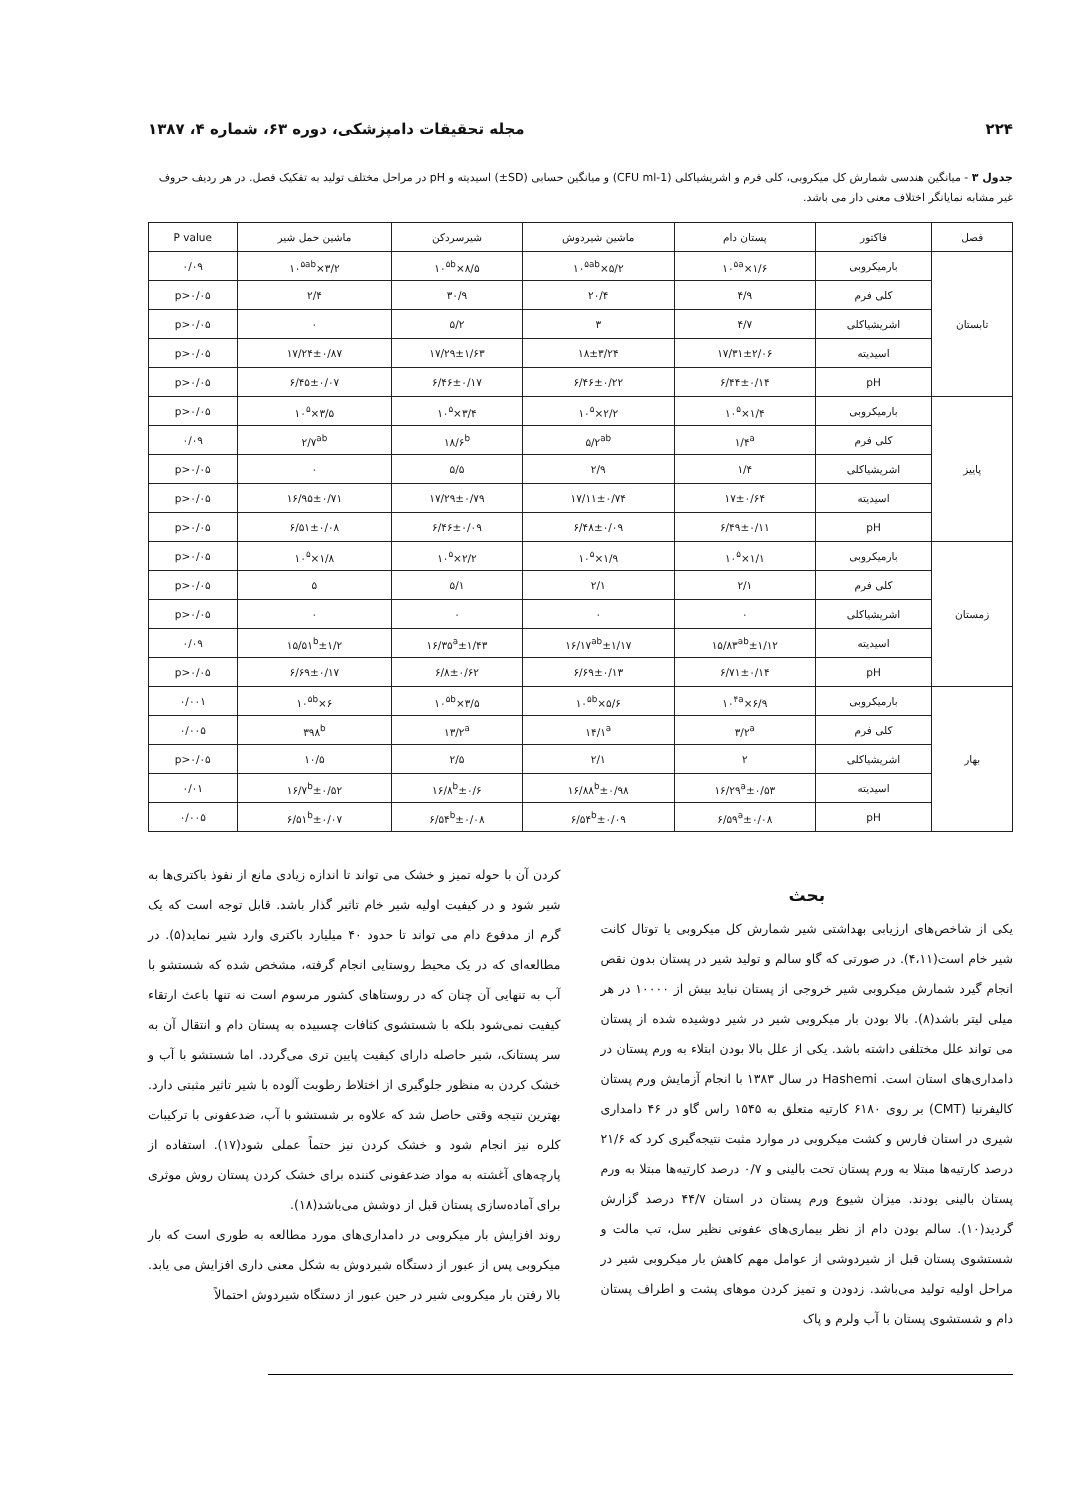۲۲۴ مجله تحقیقات دامپزشکی، دوره ۶۳، شماره ۴، ۱۳۸۷
جدول ۳ - میانگین هندسی شمارش کل میکروبی، کلی فرم و اشریشیاکلی (CFU ml-1) و میانگین حسابی (SD±) اسیدیته و pH در مراحل مختلف تولید به تفکیک فصل. در هر ردیف حروف غیر مشابه نمایانگر اختلاف معنی دار می باشد.
| فصل | فاکتور | پستان دام | ماشین شیردوش | شیرسردکن | ماشین حمل شیر | P value |
| --- | --- | --- | --- | --- | --- | --- |
| تابستان | بارمیکروبی | ۱/۶×۱۰<sup>۵a</sup> | ۵/۲×۱۰<sup>۵ab</sup> | ۸/۵×۱۰<sup>۵b</sup> | ۳/۲×۱۰<sup>۵ab</sup> | ۰/۰۹ |
| | کلی فرم | ۴/۹ | ۲۰/۴ | ۳۰/۹ | ۲/۴ | p>۰/۰۵ |
| | اشریشیاکلی | ۴/۷ | ۳ | ۵/۲ | ۰ | p>۰/۰۵ |
| | اسیدیته | ۱۷/۳۱±۲/۰۶ | ۱۸±۳/۲۴ | ۱۷/۲۹±۱/۶۳ | ۱۷/۲۴±۰/۸۷ | p>۰/۰۵ |
| | pH | ۶/۴۴±۰/۱۴ | ۶/۴۶±۰/۲۲ | ۶/۴۶±۰/۱۷ | ۶/۴۵±۰/۰۷ | p>۰/۰۵ |
| پاییز | بارمیکروبی | ۱/۴×۱۰<sup>۵</sup> | ۲/۲×۱۰<sup>۵</sup> | ۳/۴×۱۰<sup>۵</sup> | ۳/۵×۱۰<sup>۵</sup> | p>۰/۰۵ |
| | کلی فرم | ۱/۴<sup>a</sup> | ۵/۲<sup>ab</sup> | ۱۸/۶<sup>b</sup> | ۲/۷<sup>ab</sup> | ۰/۰۹ |
| | اشریشیاکلی | ۱/۴ | ۲/۹ | ۵/۵ | ۰ | p>۰/۰۵ |
| | اسیدیته | ۱۷±۰/۶۴ | ۱۷/۱۱±۰/۷۴ | ۱۷/۲۹±۰/۷۹ | ۱۶/۹۵±۰/۷۱ | p>۰/۰۵ |
| | pH | ۶/۴۹±۰/۱۱ | ۶/۴۸±۰/۰۹ | ۶/۴۶±۰/۰۹ | ۶/۵۱±۰/۰۸ | p>۰/۰۵ |
| زمستان | بارمیکروبی | ۱/۱×۱۰<sup>۵</sup> | ۱/۹×۱۰<sup>۵</sup> | ۲/۲×۱۰<sup>۵</sup> | ۱/۸×۱۰<sup>۵</sup> | p>۰/۰۵ |
| | کلی فرم | ۲/۱ | ۲/۱ | ۵/۱ | ۵ | p>۰/۰۵ |
| | اشریشیاکلی | ۰ | ۰ | ۰ | ۰ | p>۰/۰۵ |
| | اسیدیته | ۱۵/۸۳<sup>ab</sup>±۱/۱۲ | ۱۶/۱۷<sup>ab</sup>±۱/۱۷ | ۱۶/۳۵<sup>a</sup>±۱/۴۳ | ۱۵/۵۱<sup>b</sup>±۱/۲ | ۰/۰۹ |
| | pH | ۶/۷۱±۰/۱۴ | ۶/۶۹±۰/۱۳ | ۶/۸±۰/۶۲ | ۶/۶۹±۰/۱۷ | p>۰/۰۵ |
| بهار | بارمیکروبی | ۶/۹×۱۰<sup>۴a</sup> | ۵/۶×۱۰<sup>۵b</sup> | ۳/۵×۱۰<sup>۵b</sup> | ۶×۱۰<sup>۵b</sup> | ۰/۰۰۱ |
| | کلی فرم | ۳/۲<sup>a</sup> | ۱۴/۱<sup>a</sup> | ۱۳/۲<sup>a</sup> | ۳۹۸<sup>b</sup> | ۰/۰۰۵ |
| | اشریشیاکلی | ۲ | ۲/۱ | ۲/۵ | ۱۰/۵ | p>۰/۰۵ |
| | اسیدیته | ۱۶/۲۹<sup>a</sup>±۰/۵۳ | ۱۶/۸۸<sup>b</sup>±۰/۹۸ | ۱۶/۸<sup>b</sup>±۰/۶ | ۱۶/۷<sup>b</sup>±۰/۵۲ | ۰/۰۱ |
| | pH | ۶/۵۹<sup>a</sup>±۰/۰۸ | ۶/۵۴<sup>b</sup>±۰/۰۹ | ۶/۵۴<sup>b</sup>±۰/۰۸ | ۶/۵۱<sup>b</sup>±۰/۰۷ | ۰/۰۰۵ |
بحث
یکی از شاخص‌های ارزیابی بهداشتی شیر شمارش کل میکروبی یا توتال کانت شیر خام است(۴،۱۱). در صورتی که گاو سالم و تولید شیر در پستان بدون نقص انجام گیرد شمارش میکروبی شیر خروجی از پستان نباید بیش از ۱۰۰۰۰ در هر میلی لیتر باشد(۸). بالا بودن بار میکروبی شیر در شیر دوشیده شده از پستان می تواند علل مختلفی داشته باشد. یکی از علل بالا بودن ابتلاء به ورم پستان در دامداری‌های استان است. Hashemi در سال ۱۳۸۳ با انجام آزمایش ورم پستان کالیفرنیا (CMT) بر روی ۶۱۸۰ کارتیه متعلق به ۱۵۴۵ راس گاو در ۴۶ دامداری شیری در استان فارس و کشت میکروبی در موارد مثبت نتیجه‌گیری کرد که ۲۱/۶ درصد کارتیه‌ها مبتلا به ورم پستان تحت بالینی و ۰/۷ درصد کارتیه‌ها مبتلا به ورم پستان بالینی بودند. میزان شیوع ورم پستان در استان ۴۴/۷ درصد گزارش گردید(۱۰). سالم بودن دام از نظر بیماری‌های عفونی نظیر سل، تب مالت و شستشوی پستان قبل از شیردوشی از عوامل مهم کاهش بار میکروبی شیر در مراحل اولیه تولید می‌باشد. زدودن و تمیز کردن موهای پشت و اطراف پستان دام و شستشوی پستان با آب ولرم و پاک
کردن آن با حوله تمیز و خشک می تواند تا اندازه زیادی مانع از نفوذ باکتری‌ها به شیر شود و در کیفیت اولیه شیر خام تاثیر گذار باشد. قابل توجه است که یک گرم از مدفوع دام می تواند تا حدود ۴۰ میلیارد باکتری وارد شیر نماید(۵). در مطالعه‌ای که در یک محیط روستایی انجام گرفته، مشخص شده که شستشو با آب به تنهایی آن چنان که در روستاهای کشور مرسوم است نه تنها باعث ارتقاء کیفیت نمی‌شود بلکه با شستشوی کثافات چسبیده به پستان دام و انتقال آن به سر پستانک، شیر حاصله دارای کیفیت پایین تری می‌گردد. اما شستشو با آب و خشک کردن به منظور جلوگیری از اختلاط رطوبت آلوده با شیر تاثیر مثبتی دارد. بهترین نتیجه وقتی حاصل شد که علاوه بر شستشو با آب، ضدعفونی با ترکیبات کلره نیز انجام شود و خشک کردن نیز حتماً عملی شود(۱۷). استفاده از پارچه‌های آغشته به مواد ضدعفونی کننده برای خشک کردن پستان روش موثری برای آماده‌سازی پستان قبل از دوشش می‌باشد(۱۸).
روند افزایش بار میکروبی در دامداری‌های مورد مطالعه به طوری است که بار میکروبی پس از عبور از دستگاه شیردوش به شکل معنی داری افزایش می یابد. بالا رفتن بار میکروبی شیر در حین عبور از دستگاه شیردوش احتمالاً